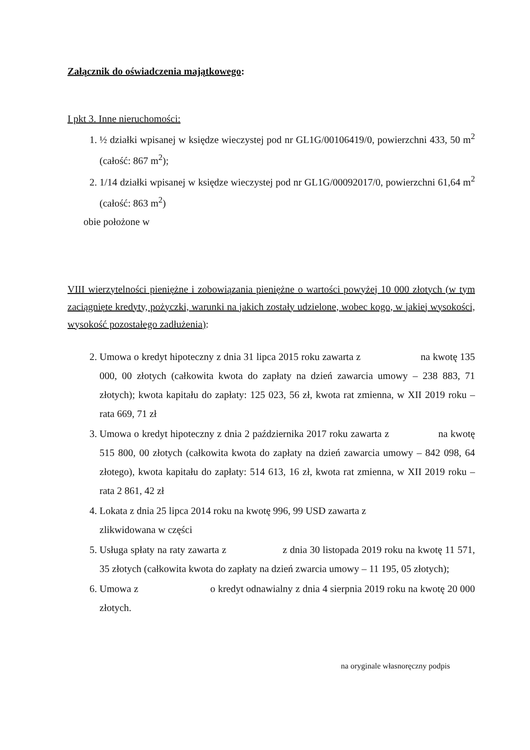Załącznik do oświadczenia majątkowego:
I pkt 3. Inne nieruchomości:
1. ½ działki wpisanej w księdze wieczystej pod nr GL1G/00106419/0, powierzchni 433, 50 m<sup>2</sup> (całość: 867 m<sup>2</sup>);
2. 1/14 działki wpisanej w księdze wieczystej pod nr GL1G/00092017/0, powierzchni 61,64 m<sup>2</sup> (całość: 863 m<sup>2</sup>)
obie położone w
VIII wierzytelności pieniężne i zobowiązania pieniężne o wartości powyżej 10 000 złotych (w tym zaciągnięte kredyty, pożyczki, warunki na jakich zostały udzielone, wobec kogo, w jakiej wysokości, wysokość pozostałego zadłużenia):
2. Umowa o kredyt hipoteczny z dnia 31 lipca 2015 roku zawarta z na kwotę 135 000, 00 złotych (całkowita kwota do zapłaty na dzień zawarcia umowy – 238 883, 71 złotych); kwota kapitału do zapłaty: 125 023, 56 zł, kwota rat zmienna, w XII 2019 roku – rata 669, 71 zł
3. Umowa o kredyt hipoteczny z dnia 2 października 2017 roku zawarta z na kwotę 515 800, 00 złotych (całkowita kwota do zapłaty na dzień zawarcia umowy – 842 098, 64 złotego), kwota kapitału do zapłaty: 514 613, 16 zł, kwota rat zmienna, w XII 2019 roku – rata 2 861, 42 zł
4. Lokata z dnia 25 lipca 2014 roku na kwotę 996, 99 USD zawarta z
zlikwidowana w części
5. Usługa spłaty na raty zawarta z z dnia 30 listopada 2019 roku na kwotę 11 571, 35 złotych (całkowita kwota do zapłaty na dzień zwarcia umowy – 11 195, 05 złotych);
6. Umowa z o kredyt odnawialny z dnia 4 sierpnia 2019 roku na kwotę 20 000 złotych.
na oryginale własnoręczny podpis